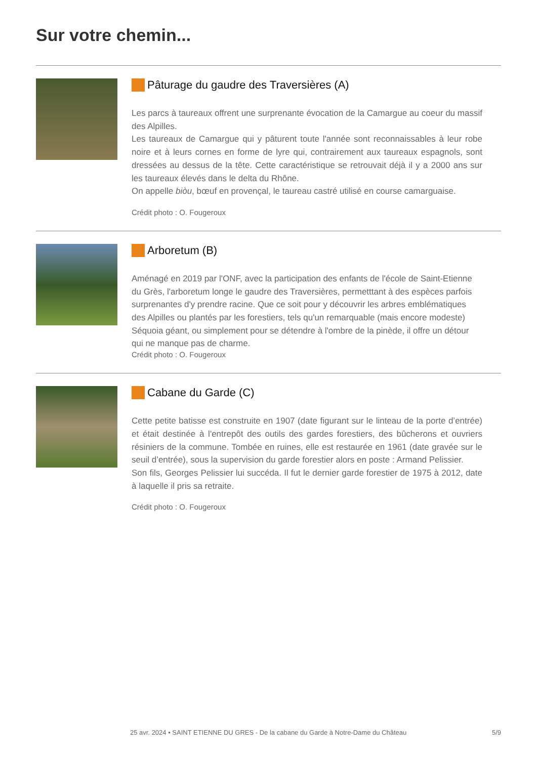Sur votre chemin...
Pâturage du gaudre des Traversières (A)
Les parcs à taureaux offrent une surprenante évocation de la Camargue au coeur du massif des Alpilles.
Les taureaux de Camargue qui y pâturent toute l'année sont reconnaissables à leur robe noire et à leurs cornes en forme de lyre qui, contrairement aux taureaux espagnols, sont dressées au dessus de la tête. Cette caractéristique se retrouvait déjà il y a 2000 ans sur les taureaux élevés dans le delta du Rhône.
On appelle biòu, bœuf en provençal, le taureau castré utilisé en course camarguaise.
Crédit photo : O. Fougeroux
Arboretum (B)
Aménagé en 2019 par l'ONF, avec la participation des enfants de l'école de Saint-Etienne du Grès, l'arboretum longe le gaudre des Traversières, permetttant à des espèces parfois surprenantes d'y prendre racine. Que ce soit pour y découvrir les arbres emblématiques des Alpilles ou plantés par les forestiers, tels qu'un remarquable (mais encore modeste) Séquoia géant, ou simplement pour se détendre à l'ombre de la pinède, il offre un détour qui ne manque pas de charme.
Crédit photo : O. Fougeroux
Cabane du Garde (C)
Cette petite batisse est construite en 1907 (date figurant sur le linteau de la porte d’entrée) et était destinée à l'entrepôt des outils des gardes forestiers, des bûcherons et ouvriers résiniers de la commune. Tombée en ruines, elle est restaurée en 1961 (date gravée sur le seuil d’entrée), sous la supervision du garde forestier alors en poste : Armand Pelissier.
Son fils, Georges Pelissier lui succéda. Il fut le dernier garde forestier de 1975 à 2012, date à laquelle il pris sa retraite.
Crédit photo : O. Fougeroux
25 avr. 2024 • SAINT ETIENNE DU GRES - De la cabane du Garde à Notre-Dame du Château 5/9